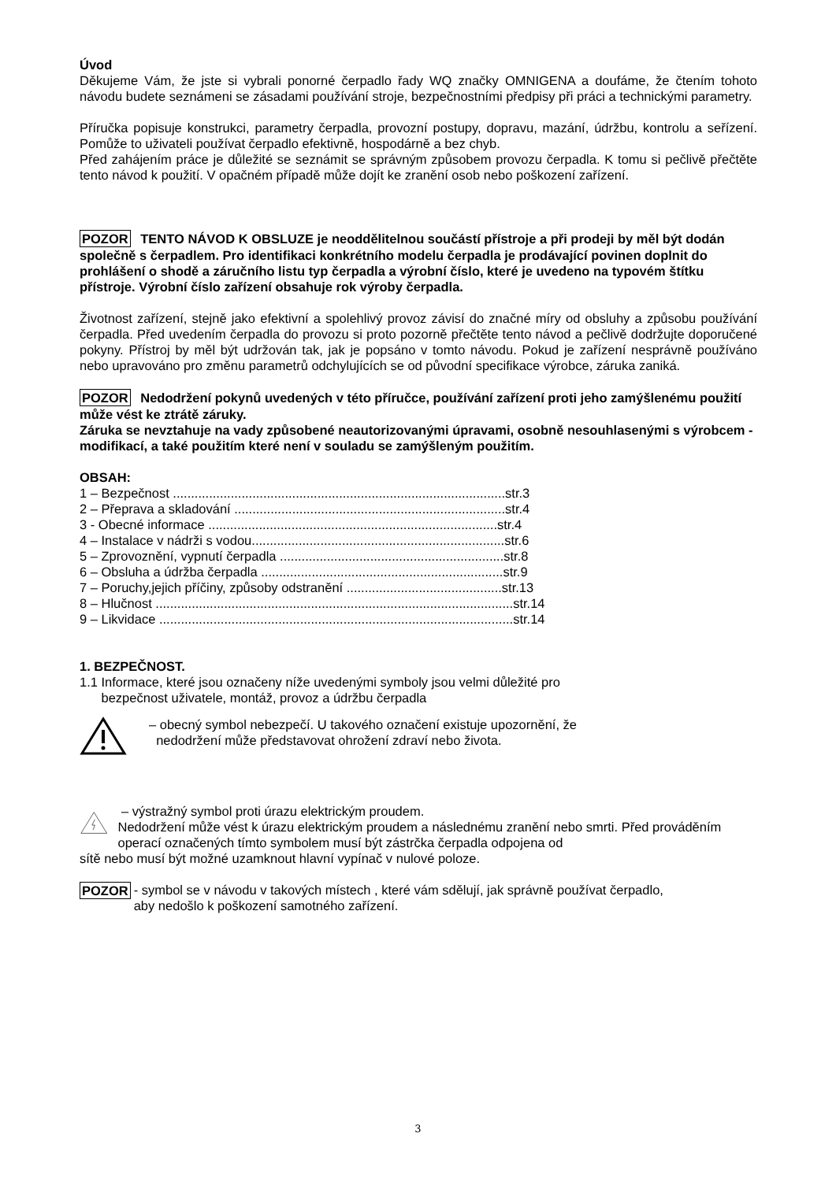Úvod
Děkujeme Vám, že jste si vybrali ponorné čerpadlo řady WQ značky OMNIGENA a doufáme, že čtením tohoto návodu budete seznámeni se zásadami používání stroje, bezpečnostními předpisy při práci a technickými parametry.
Příručka popisuje konstrukci, parametry čerpadla, provozní postupy, dopravu, mazání, údržbu, kontrolu a seřízení. Pomůže to uživateli používat čerpadlo efektivně, hospodárně a bez chyb.
Před zahájením práce je důležité se seznámit se správným způsobem provozu čerpadla. K tomu si pečlivě přečtěte tento návod k použití. V opačném případě může dojít ke zranění osob nebo poškození zařízení.
POZOR TENTO NÁVOD K OBSLUZE je neoddělitelnou součástí přístroje a při prodeji by měl být dodán společně s čerpadlem. Pro identifikaci konkrétního modelu čerpadla je prodávající povinen doplnit do prohlášení o shodě a záručního listu typ čerpadla a výrobní číslo, které je uvedeno na typovém štítku přístroje. Výrobní číslo zařízení obsahuje rok výroby čerpadla.
Životnost zařízení, stejně jako efektivní a spolehlivý provoz závisí do značné míry od obsluhy a způsobu používání čerpadla. Před uvedením čerpadla do provozu si proto pozorně přečtěte tento návod a pečlivě dodržujte doporučené pokyny. Přístroj by měl být udržován tak, jak je popsáno v tomto návodu. Pokud je zařízení nesprávně používáno nebo upravováno pro změnu parametrů odchylujících se od původní specifikace výrobce, záruka zaniká.
POZOR Nedodržení pokynů uvedených v této příručce, používání zařízení proti jeho zamýšlenému použití může vést ke ztrátě záruky.
Záruka se nevztahuje na vady způsobené neautorizovanými úpravami, osobně nesouhlasenými s výrobcem - modifikací, a také použitím které není v souladu se zamýšleným použitím.
OBSAH:
1 – Bezpečnost ............................................................................................str.3
2 – Přeprava a skladování ...........................................................................str.4
3 - Obecné informace ................................................................................str.4
4 – Instalace v nádrži s vodou......................................................................str.6
5 – Zprovoznění, vypnutí čerpadla ..............................................................str.8
6 – Obsluha a údržba čerpadla ...................................................................str.9
7 – Poruchy,jejich příčiny, způsoby odstranění ...........................................str.13
8 – Hlučnost ...................................................................................................str.14
9 – Likvidace ..................................................................................................str.14
1. BEZPEČNOST.
1.1 Informace, které jsou označeny níže uvedenými symboly jsou velmi důležité pro
bezpečnost uživatele, montáž, provoz a údržbu čerpadla
– obecný symbol nebezpečí. U takového označení existuje upozornění, že
nedodržení může představovat ohrožení zdraví nebo života.
– výstražný symbol proti úrazu elektrickým proudem.
Nedodržení může vést k úrazu elektrickým proudem a následnému zranění nebo smrti. Před prováděním operací označených tímto symbolem musí být zástrčka čerpadla odpojena od
sítě nebo musí být možné uzamknout hlavní vypínač v nulové poloze.
POZOR - symbol se v návodu v takových místech , které vám sdělují, jak správně používat čerpadlo,
aby nedošlo k poškození samotného zařízení.
3